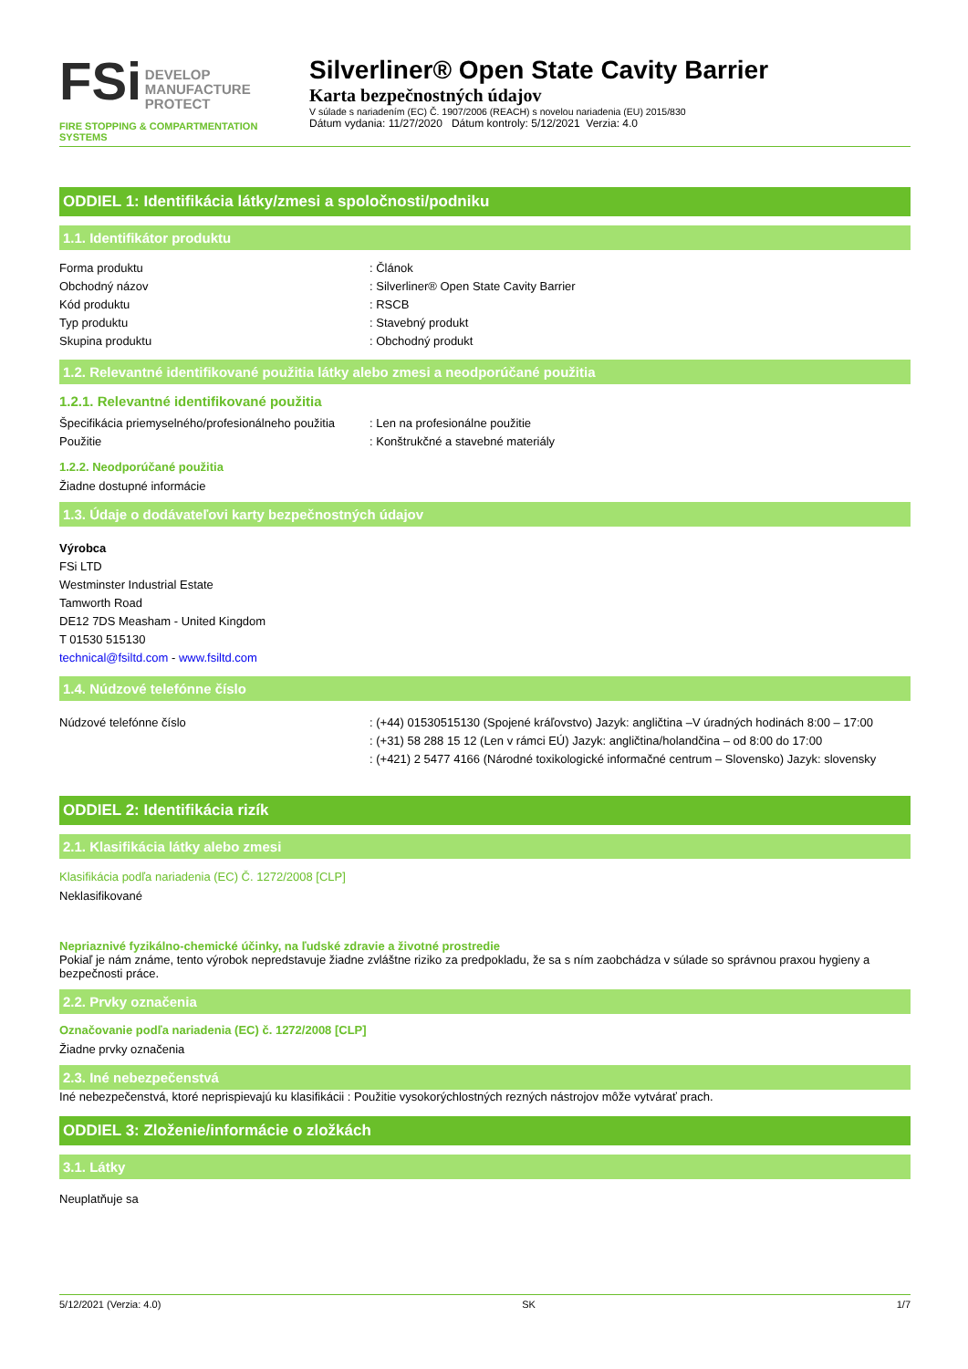FSi DEVELOP
MANUFACTURE
PROTECT
FIRE STOPPING & COMPARTMENTATION SYSTEMS
Silverliner® Open State Cavity Barrier
Karta bezpečnostných údajov
V súlade s nariadením (EC) Č. 1907/2006 (REACH) s novelou nariadenia (EU) 2015/830
Dátum vydania: 11/27/2020 Dátum kontroly: 5/12/2021 Verzia: 4.0
ODDIEL 1: Identifikácia látky/zmesi a spoločnosti/podniku
1.1. Identifikátor produktu
Forma produktu: Článok
Obchodný názov: Silverliner® Open State Cavity Barrier
Kód produktu: RSCB
Typ produktu: Stavebný produkt
Skupina produktu: Obchodný produkt
1.2. Relevantné identifikované použitia látky alebo zmesi a neodporúčané použitia
1.2.1. Relevantné identifikované použitia
Špecifikácia priemyselného/profesionálneho použitia: Len na profesionálne použitie
Použitie: Konštrukčné a stavebné materiály
1.2.2. Neodporúčané použitia
Žiadne dostupné informácie
1.3. Údaje o dodávateľovi karty bezpečnostných údajov
Výrobca
FSi LTD
Westminster Industrial Estate
Tamworth Road
DE12 7DS Measham - United Kingdom
T 01530 515130
technical@fsiltd.com - www.fsiltd.com
1.4. Núdzové telefónne číslo
Núdzové telefónne číslo: (+44) 01530515130 (Spojené kráľovstvo) Jazyk: angličtina –V úradných hodinách 8:00 – 17:00
: (+31) 58 288 15 12 (Len v rámci EÚ) Jazyk: angličtina/holandčina – od 8:00 do 17:00
: (+421) 2 5477 4166 (Národné toxikologické informačné centrum – Slovensko) Jazyk: slovensky
ODDIEL 2: Identifikácia rizík
2.1. Klasifikácia látky alebo zmesi
Klasifikácia podľa nariadenia (EC) Č. 1272/2008 [CLP]
Neklasifikované
Nepriaznivé fyzikálno-chemické účinky, na ľudské zdravie a životné prostredie
Pokiaľ je nám známe, tento výrobok nepredstavuje žiadne zvláštne riziko za predpokladu, že sa s ním zaobchádza v súlade so správnou praxou hygieny a bezpečnosti práce.
2.2. Prvky označenia
Označovanie podľa nariadenia (EC) č. 1272/2008 [CLP]
Žiadne prvky označenia
2.3. Iné nebezpečenstvá
Iné nebezpečenstvá, ktoré neprispievajú ku klasifikácii : Použitie vysokorýchlostných rezných nástrojov môže vytvárať prach.
ODDIEL 3: Zloženie/informácie o zložkách
3.1. Látky
Neuplatňuje sa
5/12/2021 (Verzia: 4.0) SK 1/7